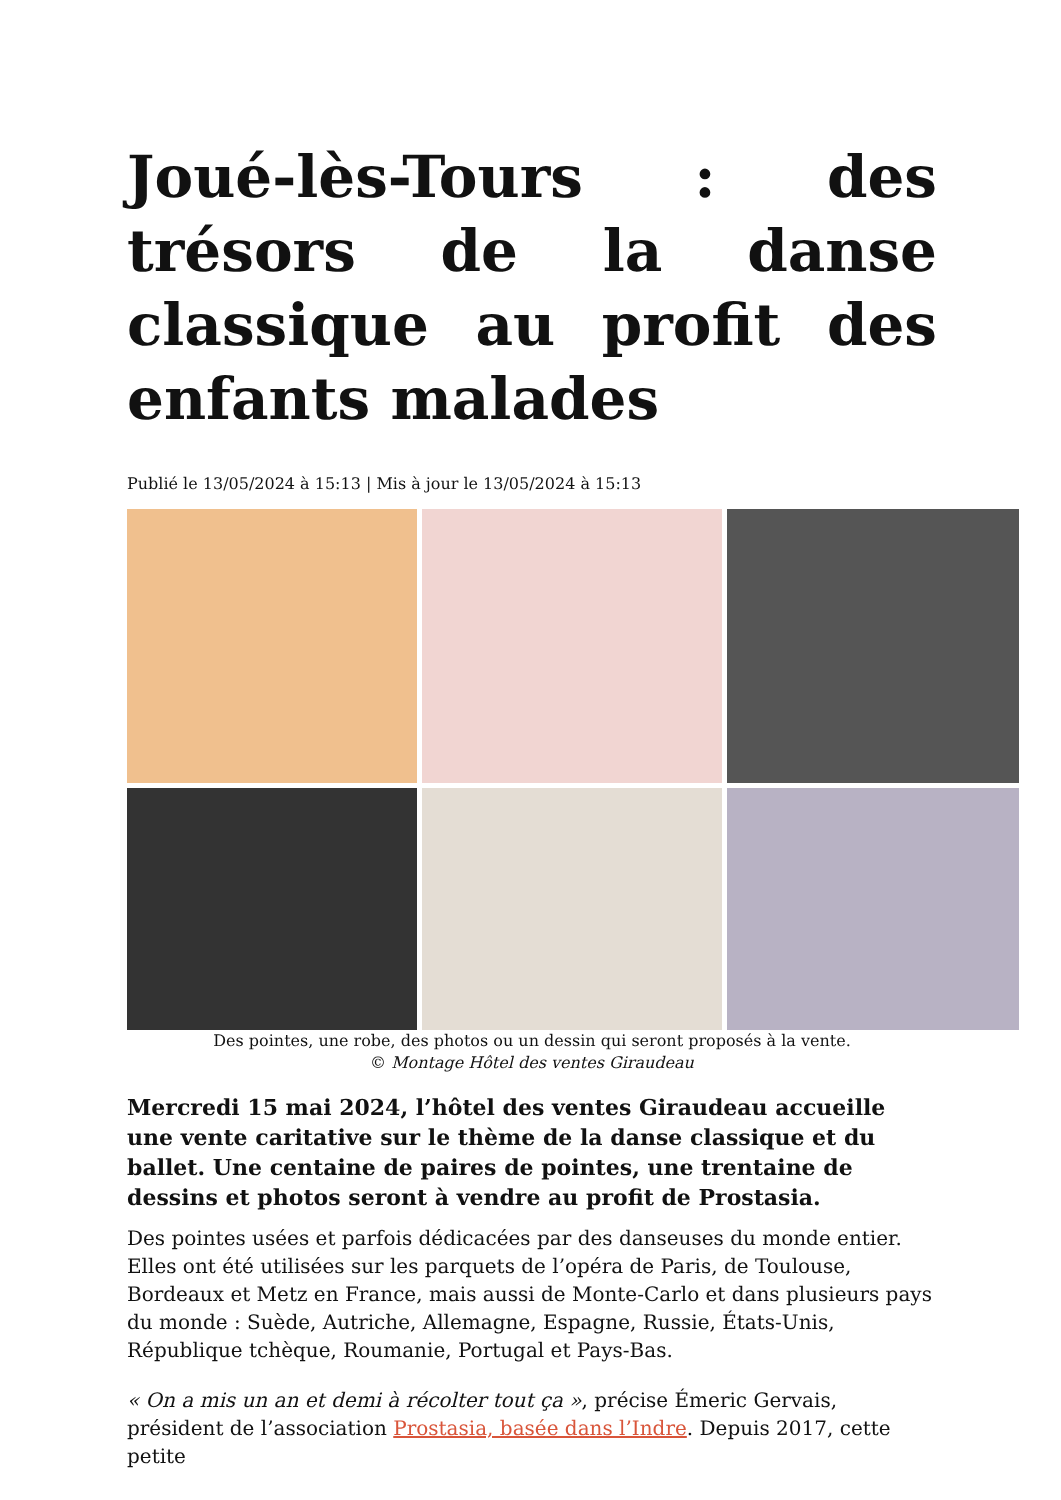Joué-lès-Tours : des trésors de la danse classique au profit des enfants malades
Publié le 13/05/2024 à 15:13 | Mis à jour le 13/05/2024 à 15:13
Des pointes, une robe, des photos ou un dessin qui seront proposés à la vente.
© Montage Hôtel des ventes Giraudeau
Mercredi 15 mai 2024, l’hôtel des ventes Giraudeau accueille une vente caritative sur le thème de la danse classique et du ballet. Une centaine de paires de pointes, une trentaine de dessins et photos seront à vendre au profit de Prostasia.
Des pointes usées et parfois dédicacées par des danseuses du monde entier. Elles ont été utilisées sur les parquets de l’opéra de Paris, de Toulouse, Bordeaux et Metz en France, mais aussi de Monte-Carlo et dans plusieurs pays du monde : Suède, Autriche, Allemagne, Espagne, Russie, États-Unis, République tchèque, Roumanie, Portugal et Pays-Bas.
« On a mis un an et demi à récolter tout ça », précise Émeric Gervais, président de l’association Prostasia, basée dans l’Indre. Depuis 2017, cette petite